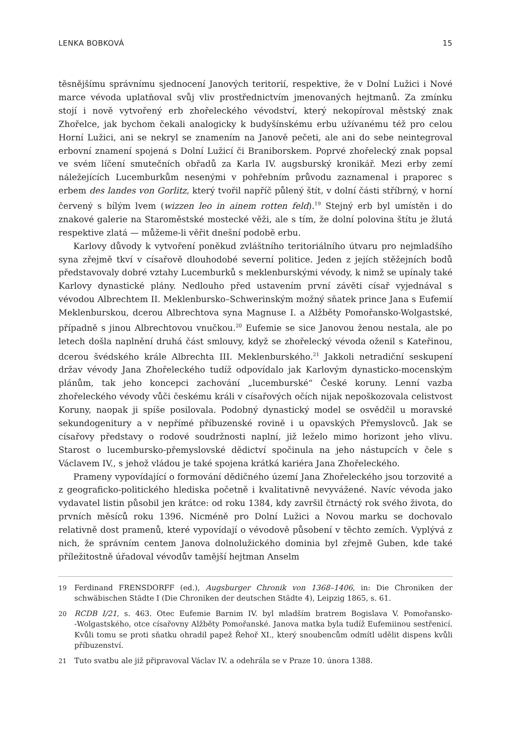LENKA BOBKOVÁ 15
těsnějšímu správnímu sjednocení Janových teritorií, respektive, že v Dolní Lužici i Nové marce vévoda uplatňoval svůj vliv prostřednictvím jmenovaných hejtmanů. Za zmínku stojí i nově vytvořený erb zhořeleckého vévodství, který nekopíroval městský znak Zhořelce, jak bychom čekali analogicky k budyšínskému erbu užívanému též pro celou Horní Lužici, ani se nekryl se znamením na Janově pečeti, ale ani do sebe neintegroval erbovní znamení spojená s Dolní Lužicí či Braniborskem. Poprvé zhořelecký znak popsal ve svém líčení smutečních obřadů za Karla IV. augsburský kronikář. Mezi erby zemí náležejících Lucemburkům nesenými v pohřebním průvodu zaznamenal i praporec s erbem des landes von Gorlitz, který tvořil napříč půlený štít, v dolní části stříbrný, v horní červený s bílým lvem (wizzen leo in ainem rotten feld).<sup>19</sup> Stejný erb byl umístěn i do znakové galerie na Staroměstské mostecké věži, ale s tím, že dolní polovina štítu je žlutá respektive zlatá — můžeme-li věřit dnešní podobě erbu.
Karlovy důvody k vytvoření poněkud zvláštního teritoriálního útvaru pro nejmladšího syna zřejmě tkví v císařově dlouhodobé severní politice. Jeden z jejích stěžejních bodů představovaly dobré vztahy Lucemburků s meklenburskými vévody, k nimž se upínaly také Karlovy dynastické plány. Nedlouho před ustavením první závěti císař vyjednával s vévodou Albrechtem II. Meklenbursko–Schwerinským možný sňatek prince Jana s Eufemií Meklenburskou, dcerou Albrechtova syna Magnuse I. a Alžběty Pomořansko-Wolgastské, případně s jinou Albrechtovou vnučkou.<sup>20</sup> Eufemie se sice Janovou ženou nestala, ale po letech došla naplnění druhá část smlouvy, když se zhořelecký vévoda oženil s Kateřinou, dcerou švédského krále Albrechta III. Meklenburského.<sup>21</sup> Jakkoli netradiční seskupení držav vévody Jana Zhořeleckého tudíž odpovídalo jak Karlovým dynasticko-mocenským plánům, tak jeho koncepci zachování „lucemburské“ České koruny. Lenní vazba zhořeleckého vévody vůči českému králi v císařových očích nijak nepoškozovala celistvost Koruny, naopak ji spíše posilovala. Podobný dynastický model se osvědčil u moravské sekundogenitury a v nepřímé příbuzenské rovině i u opavských Přemyslovců. Jak se císařovy představy o rodové soudržnosti naplní, již leželo mimo horizont jeho vlivu. Starost o lucembursko-přemyslovské dědictví spočinula na jeho nástupcích v čele s Václavem IV., s jehož vládou je také spojena krátká kariéra Jana Zhořeleckého.
Prameny vypovídající o formování dědičného území Jana Zhořeleckého jsou torzovité a z geograficko-politického hlediska početně i kvalitativně nevyvážené. Navíc vévoda jako vydavatel listin působil jen krátce: od roku 1384, kdy završil čtrnáctý rok svého života, do prvních měsíců roku 1396. Nicméně pro Dolní Lužici a Novou marku se dochovalo relativně dost pramenů, které vypovídají o vévodově působení v těchto zemích. Vyplývá z nich, že správním centem Janova dolnolužického dominia byl zřejmě Guben, kde také příležitostně úřadoval vévodův tamější hejtman Anselm
19 Ferdinand FRENSDORFF (ed.), Augsburger Chronik von 1368–1406, in: Die Chroniken der schwäbischen Städte I (Die Chroniken der deutschen Städte 4), Leipzig 1865, s. 61.
20 RCDB I/21, s. 463. Otec Eufemie Barnim IV. byl mladším bratrem Bogislava V. Pomořansko-‑Wolgastského, otce císařovny Alžběty Pomořanské. Janova matka byla tudíž Eufemiinou sestřenicí. Kvůli tomu se proti sňatku ohradil papež Řehoř XI., který snoubencům odmítl udělit dispens kvůli příbuzenství.
21 Tuto svatbu ale již připravoval Václav IV. a odehrála se v Praze 10. února 1388.